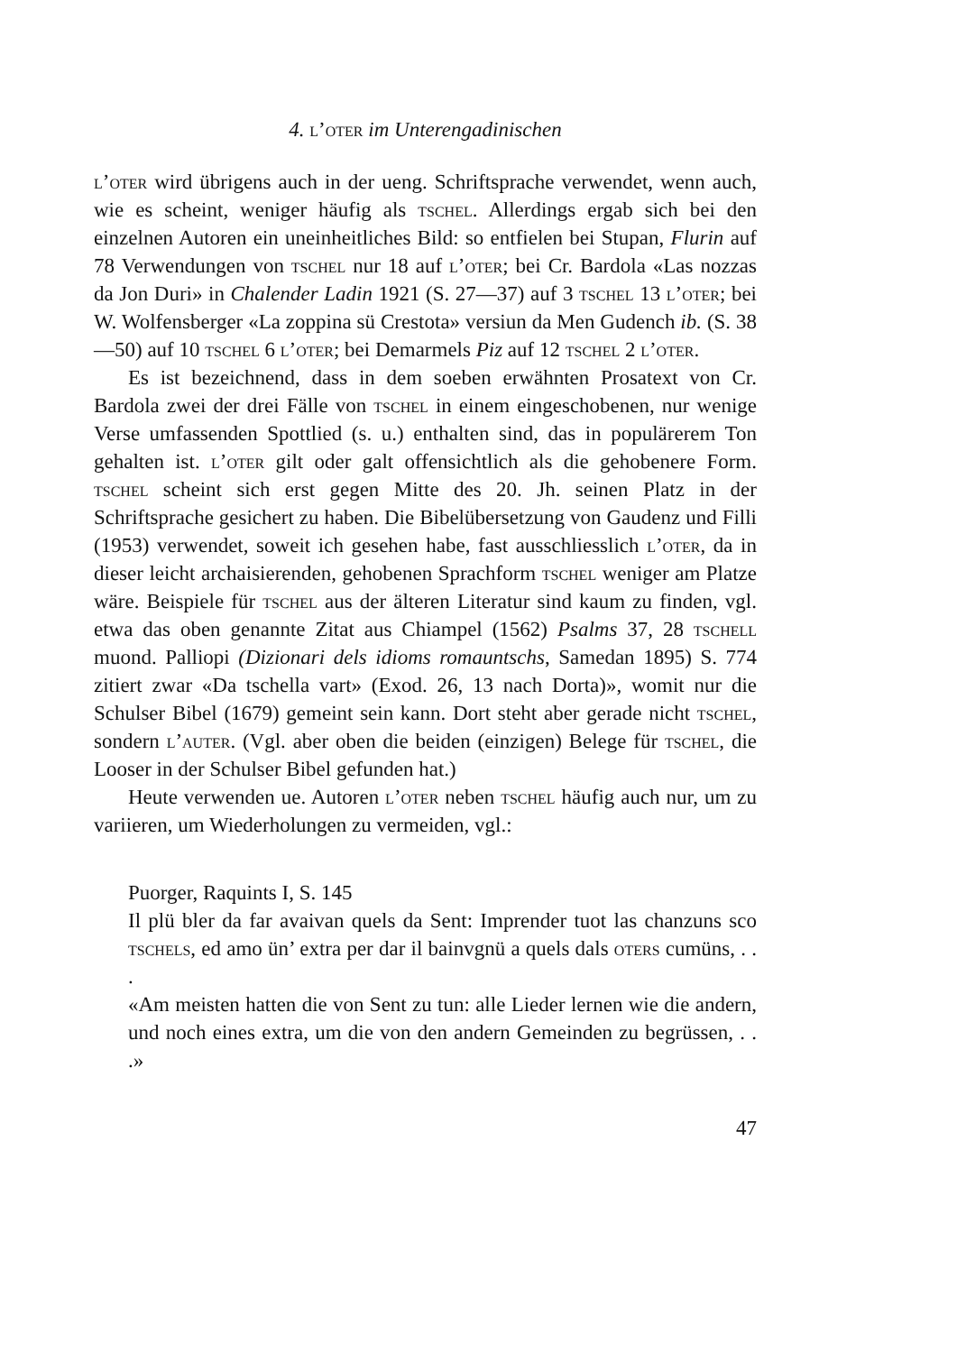4. l’oter im Unterengadinischen
l’oter wird übrigens auch in der ueng. Schriftsprache verwendet, wenn auch, wie es scheint, weniger häufig als tschel. Allerdings ergab sich bei den einzelnen Autoren ein uneinheitliches Bild: so entfielen bei Stupan, Flurin auf 78 Verwendungen von tschel nur 18 auf l’oter; bei Cr. Bardola «Las nozzas da Jon Duri» in Chalender Ladin 1921 (S. 27—37) auf 3 tschel 13 l’oter; bei W. Wolfensberger «La zoppina sü Crestota» versiun da Men Gudench ib. (S. 38—50) auf 10 tschel 6 l’oter; bei Demarmels Piz auf 12 tschel 2 l’oter.
Es ist bezeichnend, dass in dem soeben erwähnten Prosatext von Cr. Bardola zwei der drei Fälle von tschel in einem eingeschobenen, nur wenige Verse umfassenden Spottlied (s. u.) enthalten sind, das in populärerem Ton gehalten ist. l’oter gilt oder galt offensichtlich als die gehobenere Form. tschel scheint sich erst gegen Mitte des 20. Jh. seinen Platz in der Schriftsprache gesichert zu haben. Die Bibelübersetzung von Gaudenz und Filli (1953) verwendet, soweit ich gesehen habe, fast ausschliesslich l’oter, da in dieser leicht archaisierenden, gehobenen Sprachform tschel weniger am Platze wäre. Beispiele für tschel aus der älteren Literatur sind kaum zu finden, vgl. etwa das oben genannte Zitat aus Chiampel (1562) Psalms 37, 28 tschell muond. Palliopi (Dizionari dels idioms romauntschs, Samedan 1895) S. 774 zitiert zwar «Da tschella vart» (Exod. 26, 13 nach Dorta)», womit nur die Schulser Bibel (1679) gemeint sein kann. Dort steht aber gerade nicht tschel, sondern l’auter. (Vgl. aber oben die beiden (einzigen) Belege für tschel, die Looser in der Schulser Bibel gefunden hat.)
Heute verwenden ue. Autoren l’oter neben tschel häufig auch nur, um zu variieren, um Wiederholungen zu vermeiden, vgl.:
Puorger, Raquints I, S. 145
Il plü bler da far avaivan quels da Sent: Imprender tuot las chanzuns sco tschels, ed amo ün’ extra per dar il bainvgnü a quels dals oters cumüns, . . .
«Am meisten hatten die von Sent zu tun: alle Lieder lernen wie die andern, und noch eines extra, um die von den andern Gemeinden zu begrüssen, . . .»
47